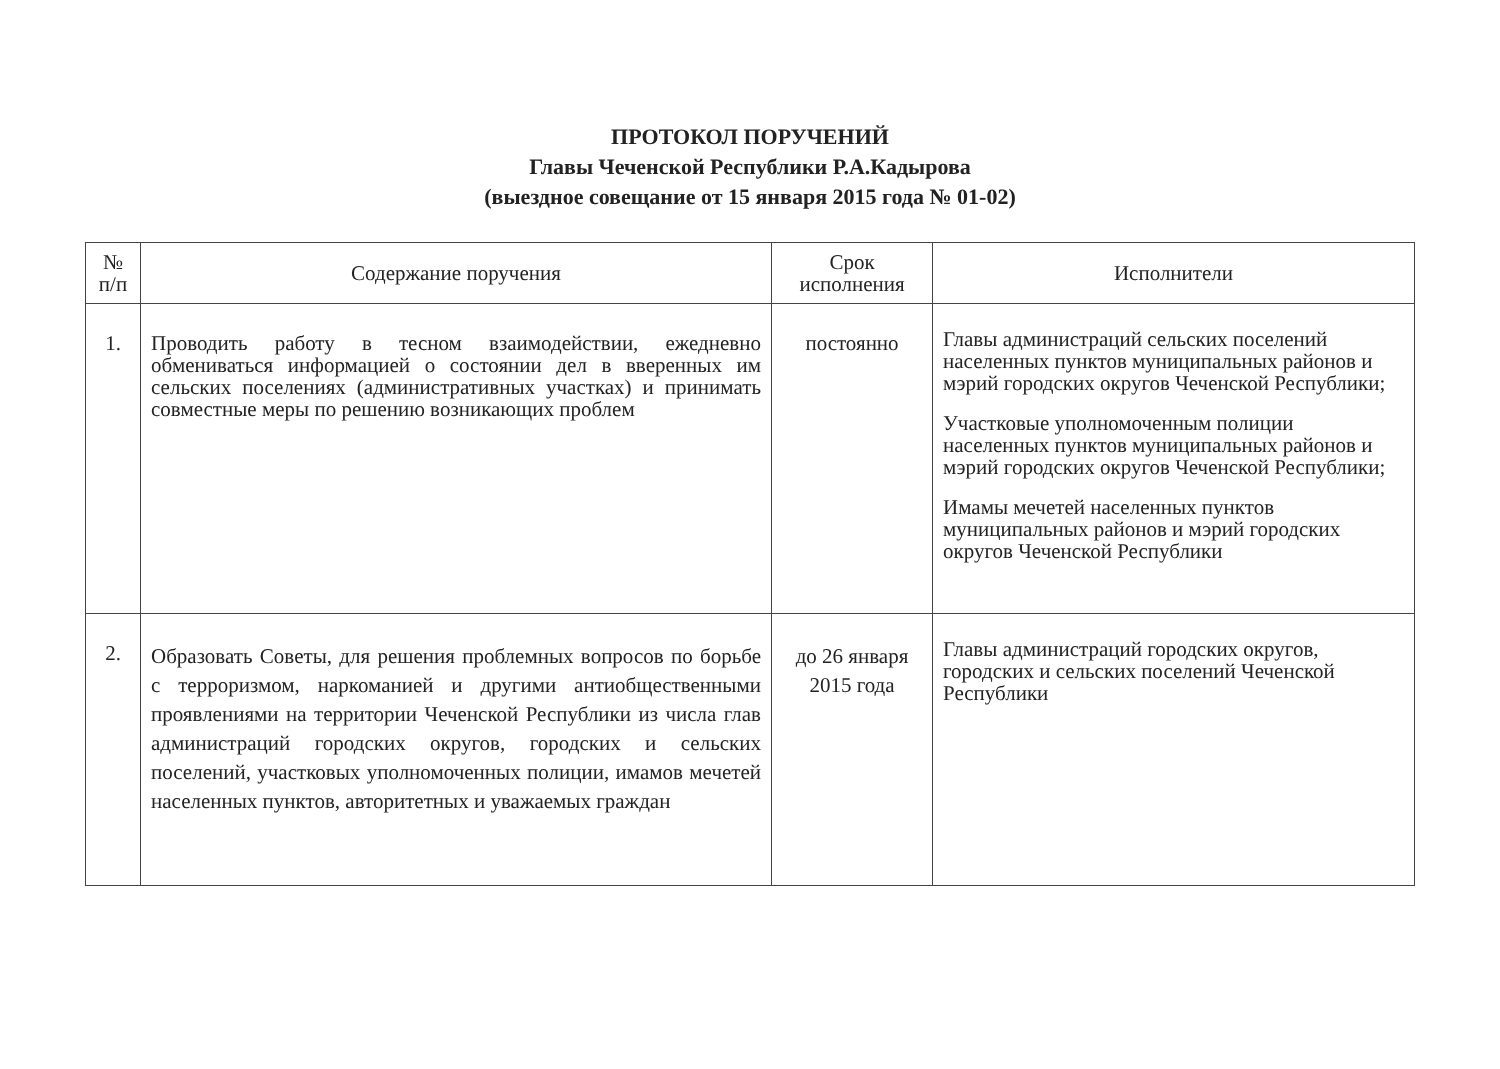ПРОТОКОЛ ПОРУЧЕНИЙ
Главы Чеченской Республики Р.А.Кадырова
(выездное совещание от 15 января 2015 года № 01-02)
| № п/п | Содержание поручения | Срок исполнения | Исполнители |
| --- | --- | --- | --- |
| 1. | Проводить работу в тесном взаимодействии, ежедневно обмениваться информацией о состоянии дел в вверенных им сельских поселениях (административных участках) и принимать совместные меры по решению возникающих проблем | постоянно | Главы администраций сельских поселений населенных пунктов муниципальных районов и мэрий городских округов Чеченской Республики; Участковые уполномоченным полиции населенных пунктов муниципальных районов и мэрий городских округов Чеченской Республики; Имамы мечетей населенных пунктов муниципальных районов и мэрий городских округов Чеченской Республики |
| 2. | Образовать Советы, для решения проблемных вопросов по борьбе с терроризмом, наркоманией и другими антиобщественными проявлениями на территории Чеченской Республики из числа глав администраций городских округов, городских и сельских поселений, участковых уполномоченных полиции, имамов мечетей населенных пунктов, авторитетных и уважаемых граждан | до 26 января 2015 года | Главы администраций городских округов, городских и сельских поселений Чеченской Республики |